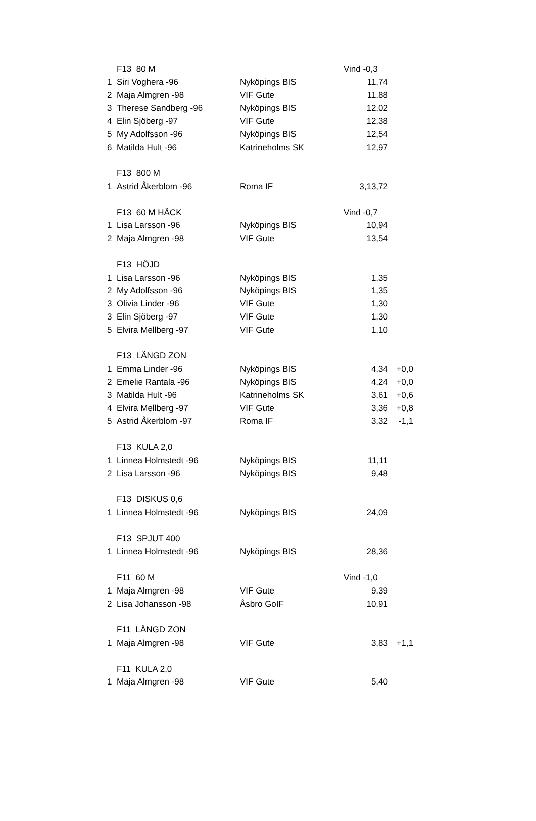| | F13 80 M | | Vind -0,3 | |
| 1 | Siri Voghera -96 | Nyköpings BIS | 11,74 | |
| 2 | Maja Almgren -98 | VIF Gute | 11,88 | |
| 3 | Therese Sandberg -96 | Nyköpings BIS | 12,02 | |
| 4 | Elin Sjöberg -97 | VIF Gute | 12,38 | |
| 5 | My Adolfsson -96 | Nyköpings BIS | 12,54 | |
| 6 | Matilda Hult -96 | Katrineholms SK | 12,97 | |
| | F13 800 M | | | |
| 1 | Astrid Åkerblom -96 | Roma IF | 3,13,72 | |
| | F13 60 M HÄCK | | Vind -0,7 | |
| 1 | Lisa Larsson -96 | Nyköpings BIS | 10,94 | |
| 2 | Maja Almgren -98 | VIF Gute | 13,54 | |
| | F13 HÖJD | | | |
| 1 | Lisa Larsson -96 | Nyköpings BIS | 1,35 | |
| 2 | My Adolfsson -96 | Nyköpings BIS | 1,35 | |
| 3 | Olivia Linder -96 | VIF Gute | 1,30 | |
| 3 | Elin Sjöberg -97 | VIF Gute | 1,30 | |
| 5 | Elvira Mellberg -97 | VIF Gute | 1,10 | |
| | F13 LÄNGD ZON | | | |
| 1 | Emma Linder -96 | Nyköpings BIS | 4,34 | +0,0 |
| 2 | Emelie Rantala -96 | Nyköpings BIS | 4,24 | +0,0 |
| 3 | Matilda Hult -96 | Katrineholms SK | 3,61 | +0,6 |
| 4 | Elvira Mellberg -97 | VIF Gute | 3,36 | +0,8 |
| 5 | Astrid Åkerblom -97 | Roma IF | 3,32 | -1,1 |
| | F13 KULA 2,0 | | | |
| 1 | Linnea Holmstedt -96 | Nyköpings BIS | 11,11 | |
| 2 | Lisa Larsson -96 | Nyköpings BIS | 9,48 | |
| | F13 DISKUS 0,6 | | | |
| 1 | Linnea Holmstedt -96 | Nyköpings BIS | 24,09 | |
| | F13 SPJUT 400 | | | |
| 1 | Linnea Holmstedt -96 | Nyköpings BIS | 28,36 | |
| | F11 60 M | | Vind -1,0 | |
| 1 | Maja Almgren -98 | VIF Gute | 9,39 | |
| 2 | Lisa Johansson -98 | Åsbro GoIF | 10,91 | |
| | F11 LÄNGD ZON | | | |
| 1 | Maja Almgren -98 | VIF Gute | 3,83 | +1,1 |
| | F11 KULA 2,0 | | | |
| 1 | Maja Almgren -98 | VIF Gute | 5,40 | |